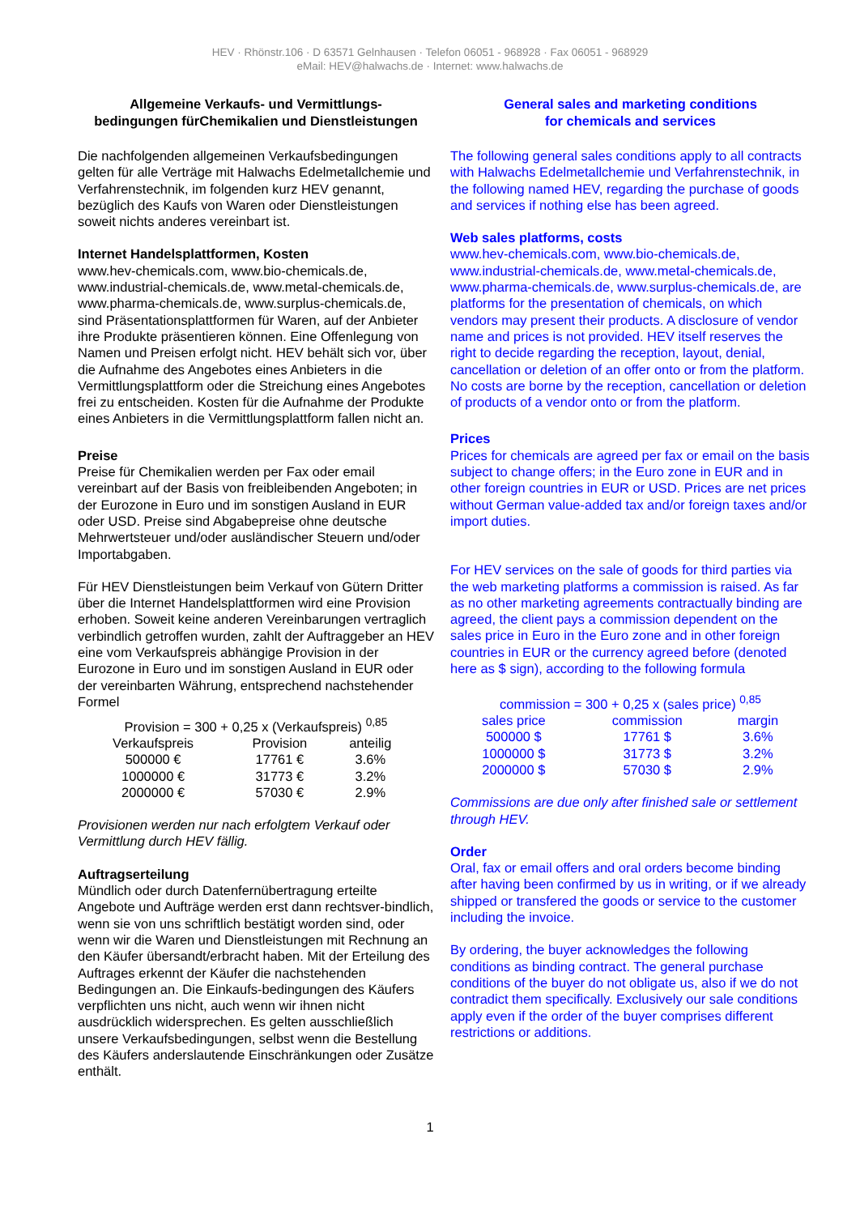HEV · Rhönstr.106 · D 63571 Gelnhausen · Telefon 06051 - 968928 · Fax 06051 - 968929
eMail: HEV@halwachs.de · Internet: www.halwachs.de
Allgemeine Verkaufs- und Vermittlungs-
bedingungen fürChemikalien und Dienstleistungen
Die nachfolgenden allgemeinen Verkaufsbedingungen gelten für alle Verträge mit Halwachs Edelmetallchemie und Verfahrenstechnik, im folgenden kurz HEV genannt, bezüglich des Kaufs von Waren oder Dienstleistungen soweit nichts anderes vereinbart ist.
Internet Handelsplattformen, Kosten
www.hev-chemicals.com, www.bio-chemicals.de, www.industrial-chemicals.de, www.metal-chemicals.de, www.pharma-chemicals.de, www.surplus-chemicals.de, sind Präsentationsplattformen für Waren, auf der Anbieter ihre Produkte präsentieren können. Eine Offenlegung von Namen und Preisen erfolgt nicht. HEV behält sich vor, über die Aufnahme des Angebotes eines Anbieters in die Vermittlungsplattform oder die Streichung eines Angebotes frei zu entscheiden. Kosten für die Aufnahme der Produkte eines Anbieters in die Vermittlungsplattform fallen nicht an.
Preise
Preise für Chemikalien werden per Fax oder email vereinbart auf der Basis von freibleibenden Angeboten; in der Eurozone in Euro und im sonstigen Ausland in EUR oder USD. Preise sind Abgabepreise ohne deutsche Mehrwertsteuer und/oder ausländischer Steuern und/oder Importabgaben.
Für HEV Dienstleistungen beim Verkauf von Gütern Dritter über die Internet Handelsplattformen wird eine Provision erhoben. Soweit keine anderen Vereinbarungen vertraglich verbindlich getroffen wurden, zahlt der Auftraggeber an HEV eine vom Verkaufspreis abhängige Provision in der Eurozone in Euro und im sonstigen Ausland in EUR oder der vereinbarten Währung, entsprechend nachstehender Formel
Provision = 300 + 0,25 x (Verkaufspreis) <sup>0,85</sup>
| Verkaufspreis | Provision | anteilig |
| 500000 € | 17761 € | 3.6% |
| 1000000 € | 31773 € | 3.2% |
| 2000000 € | 57030 € | 2.9% |
Provisionen werden nur nach erfolgtem Verkauf oder Vermittlung durch HEV fällig.
Auftragserteilung
Mündlich oder durch Datenfernübertragung erteilte Angebote und Aufträge werden erst dann rechtsver-bindlich, wenn sie von uns schriftlich bestätigt worden sind, oder wenn wir die Waren und Dienstleistungen mit Rechnung an den Käufer übersandt/erbracht haben. Mit der Erteilung des Auftrages erkennt der Käufer die nachstehenden Bedingungen an. Die Einkaufs-bedingungen des Käufers verpflichten uns nicht, auch wenn wir ihnen nicht ausdrücklich widersprechen. Es gelten ausschließlich unsere Verkaufsbedingungen, selbst wenn die Bestellung des Käufers anderslautende Einschränkungen oder Zusätze enthält.
General sales and marketing conditions
for chemicals and services
The following general sales conditions apply to all contracts with Halwachs Edelmetallchemie und Verfahrenstechnik, in the following named HEV, regarding the purchase of goods and services if nothing else has been agreed.
Web sales platforms, costs
www.hev-chemicals.com, www.bio-chemicals.de, www.industrial-chemicals.de, www.metal-chemicals.de, www.pharma-chemicals.de, www.surplus-chemicals.de, are platforms for the presentation of chemicals, on which vendors may present their products. A disclosure of vendor name and prices is not provided. HEV itself reserves the right to decide regarding the reception, layout, denial, cancellation or deletion of an offer onto or from the platform. No costs are borne by the reception, cancellation or deletion of products of a vendor onto or from the platform.
Prices
Prices for chemicals are agreed per fax or email on the basis subject to change offers; in the Euro zone in EUR and in other foreign countries in EUR or USD. Prices are net prices without German value-added tax and/or foreign taxes and/or import duties.
For HEV services on the sale of goods for third parties via the web marketing platforms a commission is raised. As far as no other marketing agreements contractually binding are agreed, the client pays a commission dependent on the sales price in Euro in the Euro zone and in other foreign countries in EUR or the currency agreed before (denoted here as $ sign), according to the following formula
commission = 300 + 0,25 x (sales price) <sup>0,85</sup>
| sales price | commission | margin |
| 500000 $ | 17761 $ | 3.6% |
| 1000000 $ | 31773 $ | 3.2% |
| 2000000 $ | 57030 $ | 2.9% |
Commissions are due only after finished sale or settlement through HEV.
Order
Oral, fax or email offers and oral orders become binding after having been confirmed by us in writing, or if we already shipped or transfered the goods or service to the customer including the invoice.
By ordering, the buyer acknowledges the following conditions as binding contract. The general purchase conditions of the buyer do not obligate us, also if we do not contradict them specifically. Exclusively our sale conditions apply even if the order of the buyer comprises different restrictions or additions.
1